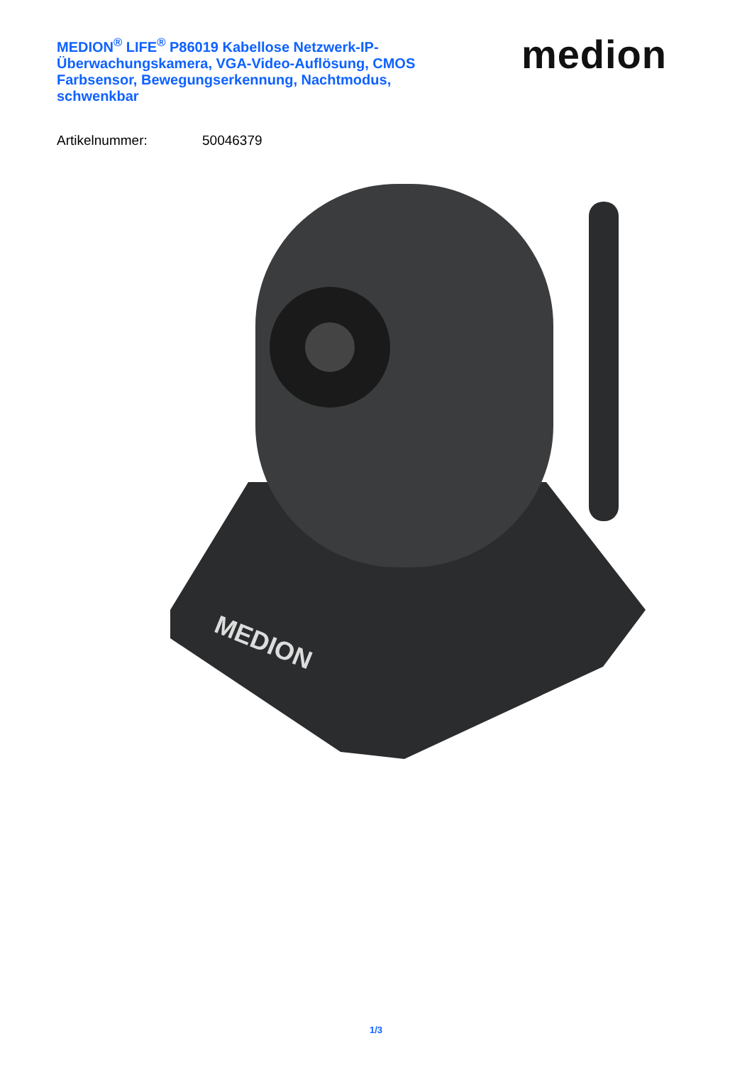MEDION<sup>®</sup> LIFE<sup>®</sup> P86019 Kabellose Netzwerk-IP-Überwachungskamera, VGA-Video-Auflösung, CMOS Farbsensor, Bewegungserkennung, Nachtmodus, schwenkbar
medion
Artikelnummer: 50046379
MEDION
1/3